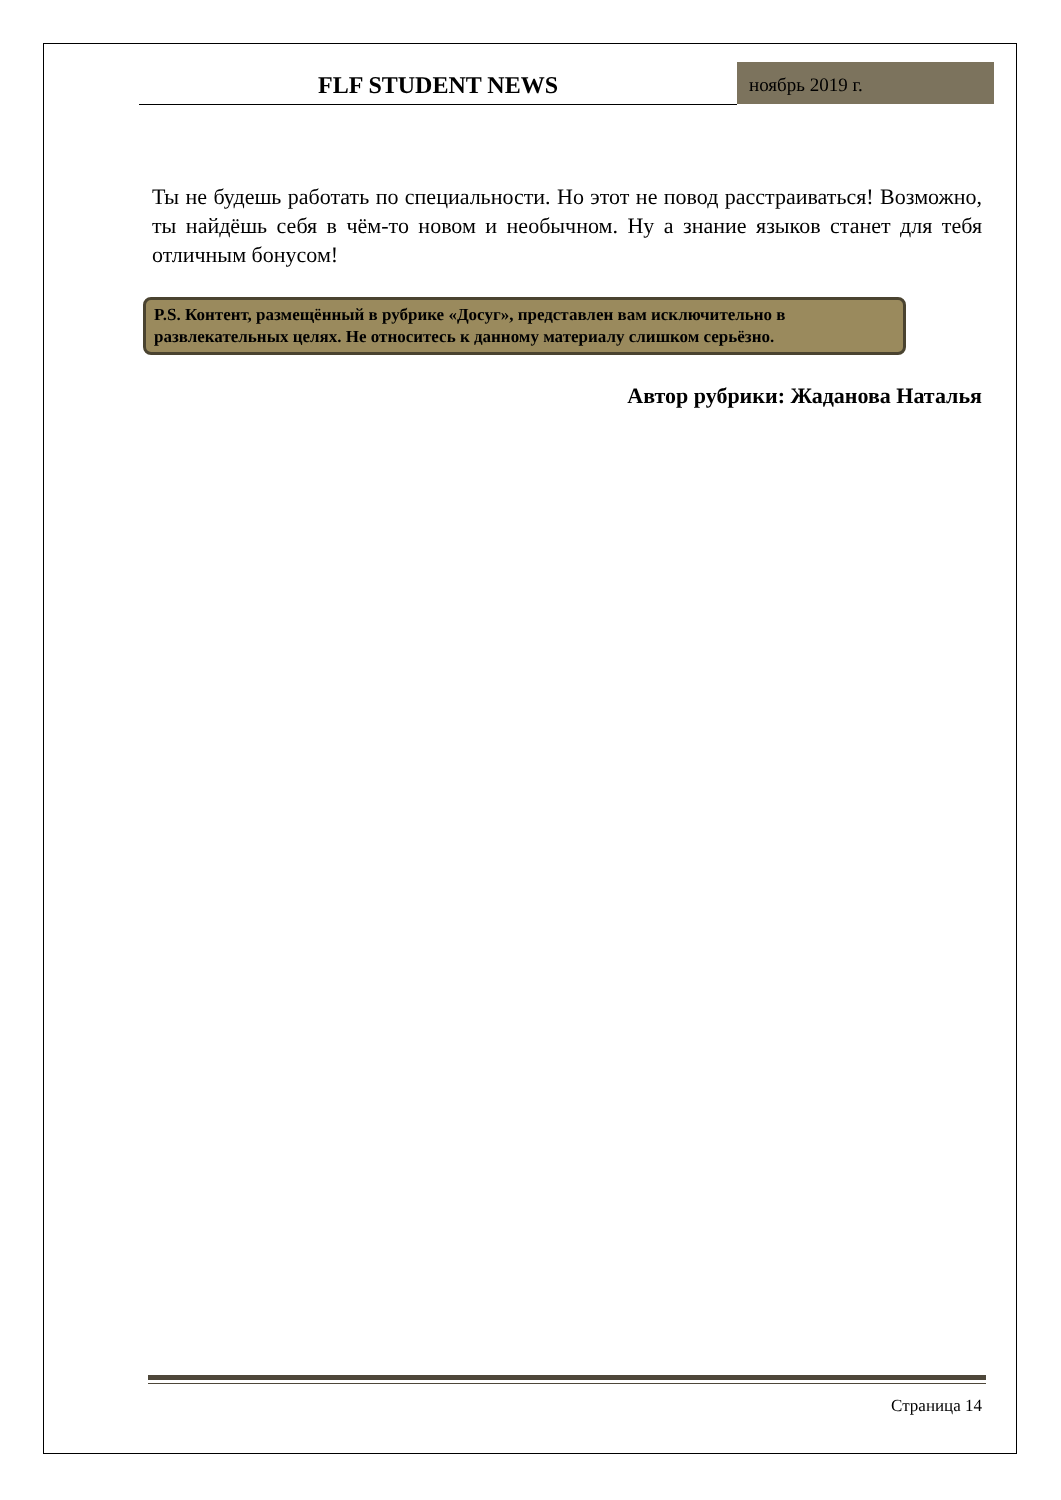FLF STUDENT NEWS
ноябрь 2019 г.
Ты не будешь работать по специальности. Но этот не повод расстраиваться! Возможно, ты найдёшь себя в чём-то новом и необычном. Ну а знание языков станет для тебя отличным бонусом!
P.S. Контент, размещённый в рубрике «Досуг», представлен вам исключительно в развлекательных целях. Не относитесь к данному материалу слишком серьёзно.
Автор рубрики: Жаданова Наталья
Страница 14